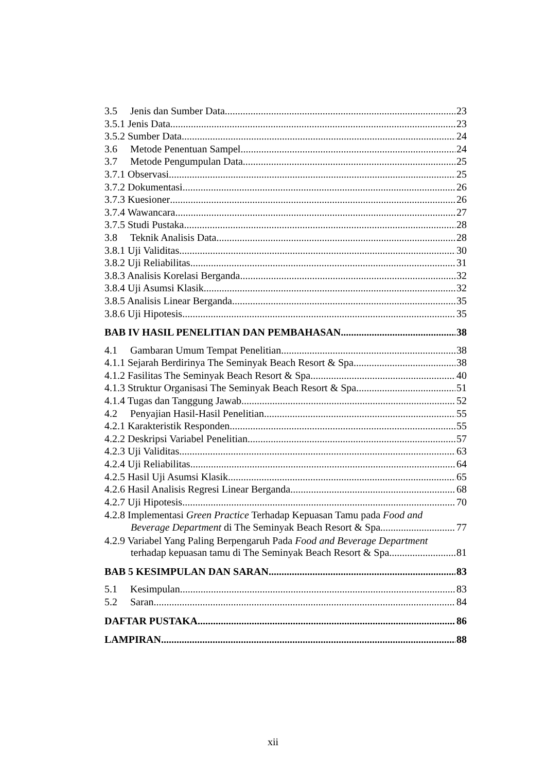3.5 Jenis dan Sumber Data 23
3.5.1 Jenis Data 23
3.5.2 Sumber Data 24
3.6 Metode Penentuan Sampel 24
3.7 Metode Pengumpulan Data 25
3.7.1 Observasi 25
3.7.2 Dokumentasi 26
3.7.3 Kuesioner 26
3.7.4 Wawancara 27
3.7.5 Studi Pustaka 28
3.8 Teknik Analisis Data 28
3.8.1 Uji Validitas 30
3.8.2 Uji Reliabilitas 31
3.8.3 Analisis Korelasi Berganda 32
3.8.4 Uji Asumsi Klasik 32
3.8.5 Analisis Linear Berganda 35
3.8.6 Uji Hipotesis 35
BAB IV HASIL PENELITIAN DAN PEMBAHASAN 38
4.1 Gambaran Umum Tempat Penelitian 38
4.1.1 Sejarah Berdirinya The Seminyak Beach Resort & Spa 38
4.1.2 Fasilitas The Seminyak Beach Resort & Spa 40
4.1.3 Struktur Organisasi The Seminyak Beach Resort & Spa 51
4.1.4 Tugas dan Tanggung Jawab 52
4.2 Penyajian Hasil-Hasil Penelitian 55
4.2.1 Karakteristik Responden 55
4.2.2 Deskripsi Variabel Penelitian 57
4.2.3 Uji Validitas 63
4.2.4 Uji Reliabilitas 64
4.2.5 Hasil Uji Asumsi Klasik 65
4.2.6 Hasil Analisis Regresi Linear Berganda 68
4.2.7 Uji Hipotesis 70
4.2.8 Implementasi Green Practice Terhadap Kepuasan Tamu pada Food and
Beverage Department di The Seminyak Beach Resort & Spa 77
4.2.9 Variabel Yang Paling Berpengaruh Pada Food and Beverage Department
terhadap kepuasan tamu di The Seminyak Beach Resort & Spa 81
BAB 5 KESIMPULAN DAN SARAN 83
5.1 Kesimpulan 83
5.2 Saran 84
DAFTAR PUSTAKA 86
LAMPIRAN 88
xii